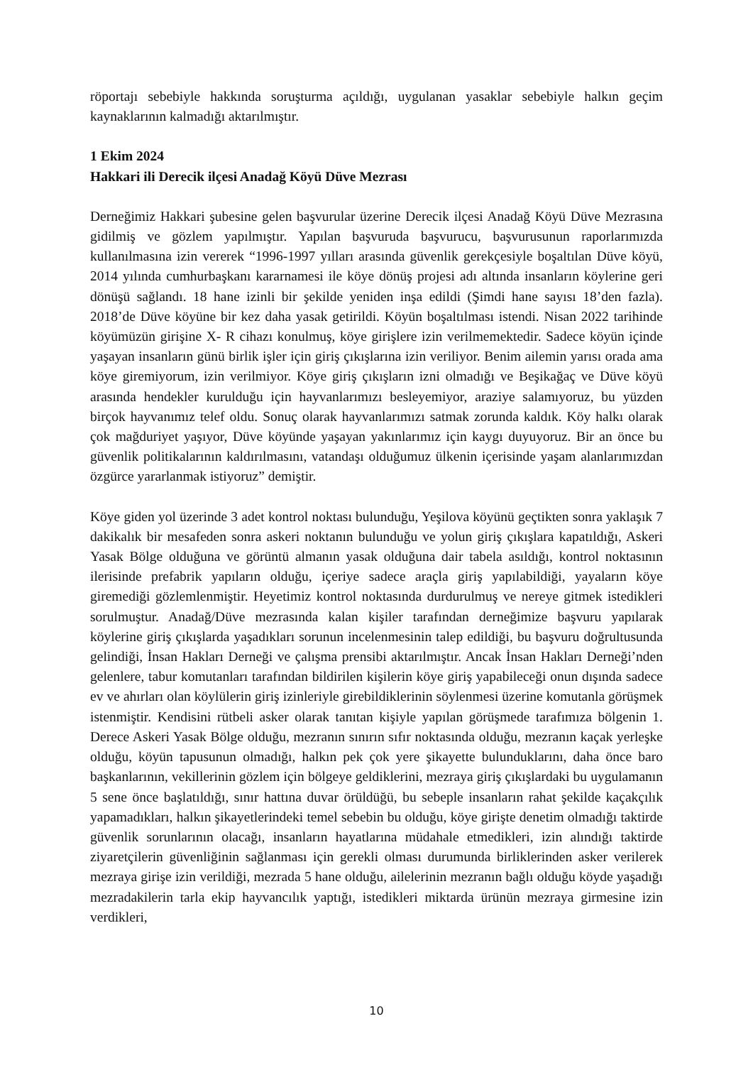röportajı sebebiyle hakkında soruşturma açıldığı, uygulanan yasaklar sebebiyle halkın geçim kaynaklarının kalmadığı aktarılmıştır.
1 Ekim 2024
Hakkari ili Derecik ilçesi Anadağ Köyü Düve Mezrası
Derneğimiz Hakkari şubesine gelen başvurular üzerine Derecik ilçesi Anadağ Köyü Düve Mezrasına gidilmiş ve gözlem yapılmıştır. Yapılan başvuruda başvurucu, başvurusunun raporlarımızda kullanılmasına izin vererek “1996-1997 yılları arasında güvenlik gerekçesiyle boşaltılan Düve köyü, 2014 yılında cumhurbaşkanı kararnamesi ile köye dönüş projesi adı altında insanların köylerine geri dönüşü sağlandı. 18 hane izinli bir şekilde yeniden inşa edildi (Şimdi hane sayısı 18’den fazla). 2018’de Düve köyüne bir kez daha yasak getirildi. Köyün boşaltılması istendi. Nisan 2022 tarihinde köyümüzün girişine X- R cihazı konulmuş, köye girişlere izin verilmemektedir. Sadece köyün içinde yaşayan insanların günü birlik işler için giriş çıkışlarına izin veriliyor. Benim ailemin yarısı orada ama köye giremiyorum, izin verilmiyor. Köye giriş çıkışların izni olmadığı ve Beşikağaç ve Düve köyü arasında hendekler kurulduğu için hayvanlarımızı besleyemiyor, araziye salamıyoruz, bu yüzden birçok hayvanımız telef oldu. Sonuç olarak hayvanlarımızı satmak zorunda kaldık. Köy halkı olarak çok mağduriyet yaşıyor, Düve köyünde yaşayan yakınlarımız için kaygı duyuyoruz. Bir an önce bu güvenlik politikalarının kaldırılmasını, vatandaşı olduğumuz ülkenin içerisinde yaşam alanlarımızdan özgürce yararlanmak istiyoruz” demiştir.
Köye giden yol üzerinde 3 adet kontrol noktası bulunduğu, Yeşilova köyünü geçtikten sonra yaklaşık 7 dakikalık bir mesafeden sonra askeri noktanın bulunduğu ve yolun giriş çıkışlara kapatıldığı, Askeri Yasak Bölge olduğuna ve görüntü almanın yasak olduğuna dair tabela asıldığı, kontrol noktasının ilerisinde prefabrik yapıların olduğu, içeriye sadece araçla giriş yapılabildiği, yayaların köye giremediği gözlemlenmiştir. Heyetimiz kontrol noktasında durdurulmuş ve nereye gitmek istedikleri sorulmuştur. Anadağ/Düve mezrasında kalan kişiler tarafından derneğimize başvuru yapılarak köylerine giriş çıkışlarda yaşadıkları sorunun incelenmesinin talep edildiği, bu başvuru doğrultusunda gelindiği, İnsan Hakları Derneği ve çalışma prensibi aktarılmıştır. Ancak İnsan Hakları Derneği’nden gelenlere, tabur komutanları tarafından bildirilen kişilerin köye giriş yapabileceği onun dışında sadece ev ve ahırları olan köylülerin giriş izinleriyle girebildiklerinin söylenmesi üzerine komutanla görüşmek istenmiştir. Kendisini rütbeli asker olarak tanıtan kişiyle yapılan görüşmede tarafımıza bölgenin 1. Derece Askeri Yasak Bölge olduğu, mezranın sınırın sıfır noktasında olduğu, mezranın kaçak yerleşke olduğu, köyün tapusunun olmadığı, halkın pek çok yere şikayette bulunduklarını, daha önce baro başkanlarının, vekillerinin gözlem için bölgeye geldiklerini, mezraya giriş çıkışlardaki bu uygulamanın 5 sene önce başlatıldığı, sınır hattına duvar örüldüğü, bu sebeple insanların rahat şekilde kaçakçılık yapamadıkları, halkın şikayetlerindeki temel sebebin bu olduğu, köye girişte denetim olmadığı taktirde güvenlik sorunlarının olacağı, insanların hayatlarına müdahale etmedikleri, izin alındığı taktirde ziyaretçilerin güvenliğinin sağlanması için gerekli olması durumunda birliklerinden asker verilerek mezraya girişe izin verildiği, mezrada 5 hane olduğu, ailelerinin mezranın bağlı olduğu köyde yaşadığı mezradakilerin tarla ekip hayvancılık yaptığı, istedikleri miktarda ürünün mezraya girmesine izin verdikleri,
10